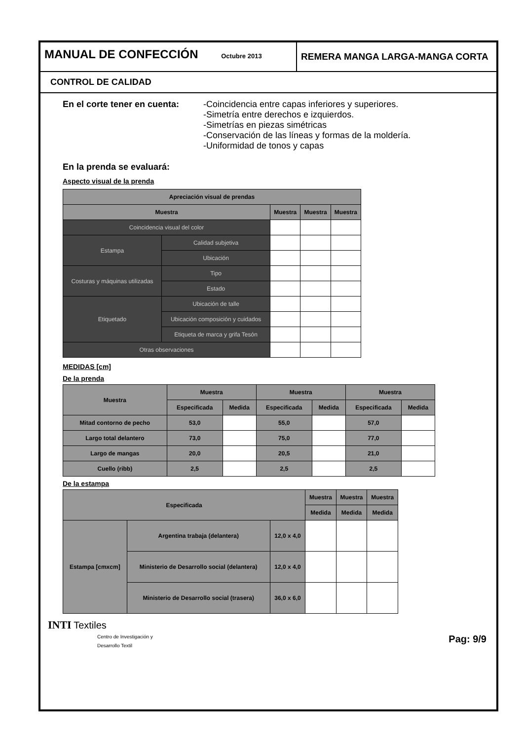MANUAL DE CONFECCIÓN Octubre 2013
REMERA MANGA LARGA-MANGA CORTA
CONTROL DE CALIDAD
En el corte tener en cuenta:
-Coincidencia entre capas inferiores y superiores.
-Simetría entre derechos e izquierdos.
-Simetrías en piezas simétricas
-Conservación de las líneas y formas de la moldería.
-Uniformidad de tonos y capas
En la prenda se evaluará:
Aspecto visual de la prenda
| Apreciación visual de prendas | | | | |
| --- | --- | --- | --- | --- |
| Muestra | | Muestra | Muestra | Muestra |
| Coincidencia visual del color | | | | |
| Estampa | Calidad subjetiva | | | |
| | Ubicación | | | |
| Costuras y máquinas utilizadas | Tipo | | | |
| | Estado | | | |
| Etiquetado | Ubicación de talle | | | |
| | Ubicación composición y cuidados | | | |
| | Etiqueta de marca y grifa Tesón | | | |
| Otras observaciones | | | | |
MEDIDAS [cm]
De la prenda
| Muestra | Muestra | | Muestra | | Muestra | |
| --- | --- | --- | --- | --- | --- | --- |
| | Especificada | Medida | Especificada | Medida | Especificada | Medida |
| Mitad contorno de pecho | 53,0 | | 55,0 | | 57,0 | |
| Largo total delantero | 73,0 | | 75,0 | | 77,0 | |
| Largo de mangas | 20,0 | | 20,5 | | 21,0 | |
| Cuello (ribb) | 2,5 | | 2,5 | | 2,5 | |
De la estampa
| Especificada | | | Muestra | Muestra | Muestra |
| --- | --- | --- | --- | --- | --- |
| | | | Medida | Medida | Medida |
| Estampa [cmxcm] | Argentina trabaja (delantera) | 12,0 x 4,0 | | | |
| | Ministerio de Desarrollo social (delantera) | 12,0 x 4,0 | | | |
| | Ministerio de Desarrollo social (trasera) | 36,0 x 6,0 | | | |
INTI Textiles
Centro de Investigación y
Desarrollo Textil
Pag: 9/9